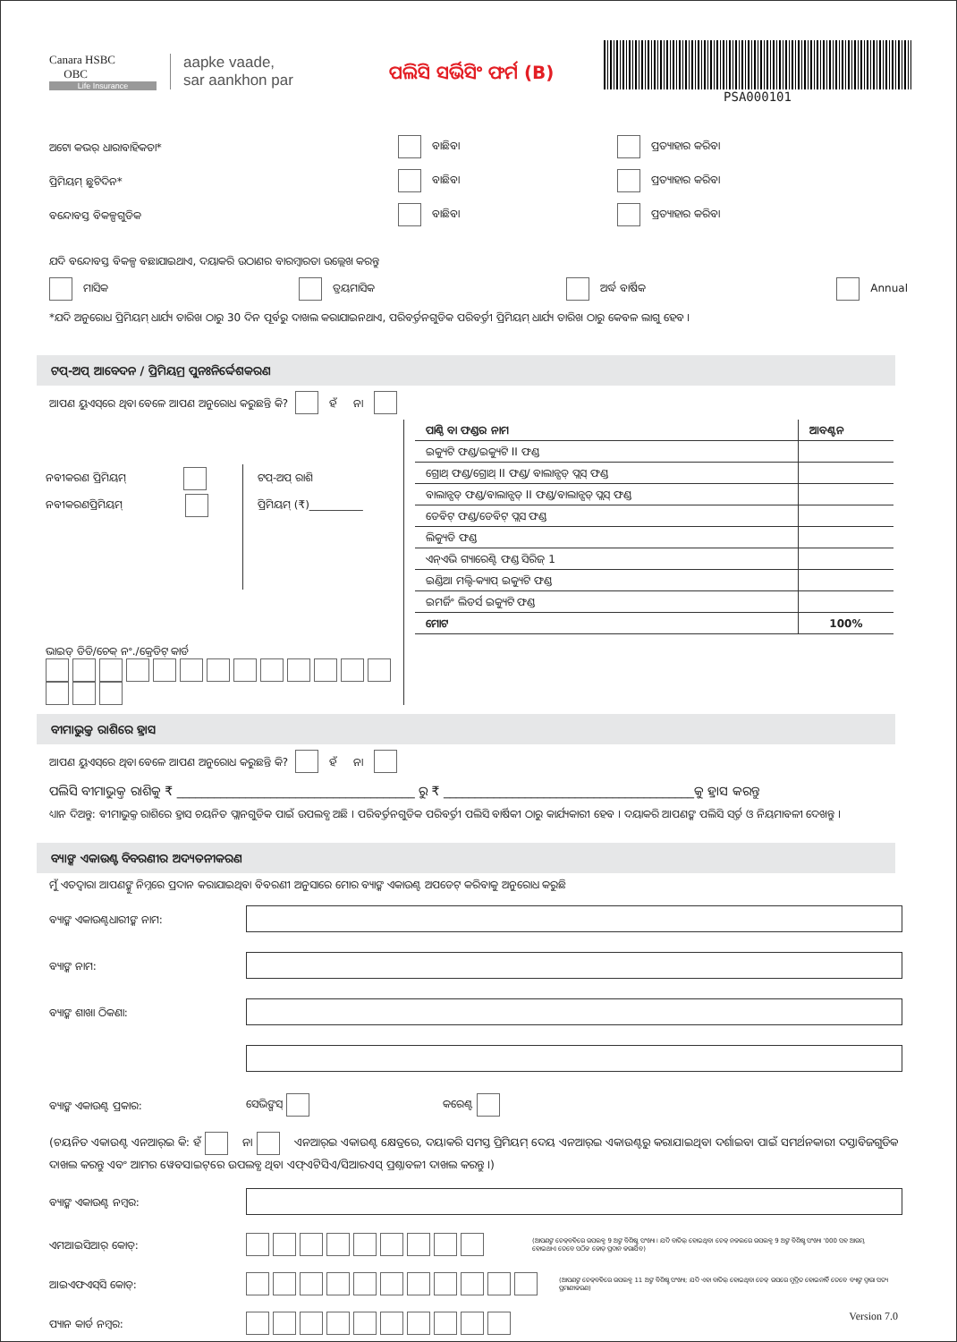Canara HSBC
OBC
Life Insurance
aapke vaade,
sar aankhon par
ପଲିସି ସର୍ଭିସିଂ ଫର୍ମ (B)
PSA000101
ଅଟୋ କଭର୍ ଧାରାବାହିକତା* ବାଛିବା ପ୍ରତ୍ୟାହାର କରିବା
ପ୍ରିମିୟମ୍ ଛୁଟିଦିନ* ବାଛିବା ପ୍ରତ୍ୟାହାର କରିବା
ବନ୍ଦୋବସ୍ତ ବିକଳ୍ପଗୁଡିକ ବାଛିବା ପ୍ରତ୍ୟାହାର କରିବା
ଯଦି ବନ୍ଦୋବସ୍ତ ବିକଳ୍ପ ବଛାଯାଇଥାଏ, ଦୟାକରି ଉଠାଣର ବାରମ୍ବାରତା ଉଲ୍ଲେଖ କରନ୍ତୁ
ମାସିକ ତ୍ରୟମାସିକ ଅର୍ଦ୍ଧ ବାର୍ଷିକ Annual
*ଯଦି ଅନୁରୋଧ ପ୍ରିମିୟମ୍ ଧାର୍ଯ୍ୟ ତାରିଖ ଠାରୁ 30 ଦିନ ପୂର୍ବରୁ ଦାଖଲ କରାଯାଇନଥାଏ, ପରିବର୍ତ୍ତନଗୁଡିକ ପରିବର୍ତ୍ତୀ ପ୍ରିମିୟମ୍ ଧାର୍ଯ୍ୟ ତାରିଖ ଠାରୁ କେବଳ ଲାଗୁ ହେବ ।
ଟପ୍-ଅପ୍ ଆବେଦନ / ପ୍ରିମିୟମ୍ର ପୁନଃନିର୍ଦ୍ଦେଶକରଣ
ଆପଣ ୟୁଏସ୍‌ରେ ଥିବା ବେଳେ ଆପଣ ଅନୁରୋଧ କରୁଛନ୍ତି କି? ହଁ ନା
ନବୀକରଣ ପ୍ରିମିୟମ୍
ନବୀକରଣପ୍ରିମିୟମ୍
ଟପ୍-ଅପ୍ ରାଶି
ପ୍ରିମିୟମ୍ (₹)__________
ଭାଇଡ୍ ଡିଡି/ଚେକ୍ ନଂ./କ୍ରେଡିଟ୍ କାର୍ଡ
| ପାଣ୍ଠି ବା ଫଣ୍ଡର ନାମ | ଆବଣ୍ଟନ |
| --- | --- |
| ଇକ୍ୟୁଟି ଫଣ୍ଡ/ଇକ୍ୟୁଟି II ଫଣ୍ଡ | |
| ଗ୍ରୋଥ୍ ଫଣ୍ଡ/ଗ୍ରୋଥ୍ II ଫଣ୍ଡ/ ବାଲାନ୍ସଡ୍ ପ୍ଲସ୍ ଫଣ୍ଡ | |
| ବାଲାନ୍ସଡ୍ ଫଣ୍ଡ/ବାଲାନ୍ସଡ୍ II ଫଣ୍ଡ/ବାଲାନ୍ସଡ୍ ପ୍ଲସ୍ ଫଣ୍ଡ | |
| ଡେବିଟ୍ ଫଣ୍ଡ/ଡେବିଟ୍ ପ୍ଲସ ଫଣ୍ଡ | |
| ଲିକ୍ୟୁଡି ଫଣ୍ଡ | |
| ଏନ୍ଏଭି ଗ୍ୟାରେଣ୍ଟି ଫଣ୍ଡ ସିରିଜ୍ 1 | |
| ଇଣ୍ଡିଆ ମଲ୍ଟି-କ୍ୟାପ୍ ଇକ୍ୟୁଟି ଫଣ୍ଡ | |
| ଇମର୍ଜିଂ ଲିଡର୍ସ ଇକ୍ୟୁଟି ଫଣ୍ଡ | |
| ମୋଟ | 100% |
ବୀମାଭୁକ୍ତ ରାଶିରେ ହ୍ରାସ
ଆପଣ ୟୁଏସ୍‌ରେ ଥିବା ବେଳେ ଆପଣ ଅନୁରୋଧ କରୁଛନ୍ତି କି? ହଁ ନା
ପଲିସି ବୀମାଭୁକ୍ତ ରାଶିକୁ ₹ ______________________________________ ରୁ ₹ ________________________________________କୁ ହ୍ରାସ କରନ୍ତୁ
ଧ୍ୟାନ ଦିଅନ୍ତୁ: ବୀମାଭୁକ୍ତ ରାଶିରେ ହ୍ରାସ ଚୟନିତ ପ୍ଲାନଗୁଡିକ ପାଇଁ ଉପଲବ୍ଧ ଅଛି । ପରିବର୍ତ୍ତନଗୁଡିକ ପରିବର୍ତ୍ତୀ ପଲିସି ବାର୍ଷିକୀ ଠାରୁ କାର୍ଯ୍ୟକାରୀ ହେବ । ଦୟାକରି ଆପଣଙ୍କ ପଲିସି ସର୍ତ୍ତ ଓ ନିୟମାବଳୀ ଦେଖନ୍ତୁ ।
ବ୍ୟାଙ୍କ ଏକାଉଣ୍ଟ ବିବରଣୀର ଅଦ୍ୟତନୀକରଣ
ମୁଁ ଏତଦ୍ୱାରା ଆପଣଙ୍କୁ ନିମ୍ନରେ ପ୍ରଦାନ କରାଯାଇଥିବା ବିବରଣୀ ଅନୁସାରେ ମୋର ବ୍ୟାଙ୍କ ଏକାଉଣ୍ଟ ଅପଡେଟ୍ କରିବାକୁ ଅନୁରୋଧ କରୁଛି
ବ୍ୟାଙ୍କ ଏକାଉଣ୍ଟଧାରୀଙ୍କ ନାମ:
ବ୍ୟାଙ୍କ ନାମ:
ବ୍ୟାଙ୍କ ଶାଖା ଠିକଣା:
ବ୍ୟାଙ୍କ ଏକାଉଣ୍ଟ ପ୍ରକାର: ସେଭିଙ୍ଗସ୍ କରେଣ୍ଟ
(ଚୟନିତ ଏକାଉଣ୍ଟ ଏନଆର୍‌ଇ କି: ହଁ ନା ଏନଆର୍‌ଇ ଏକାଉଣ୍ଟ କ୍ଷେତ୍ରରେ, ଦୟାକରି ସମସ୍ତ ପ୍ରିମିୟମ୍ ଦେୟ ଏନଆର୍‌ଇ ଏକାଉଣ୍ଟରୁ କରାଯାଇଥିବା ଦର୍ଶାଇବା ପାଇଁ ସମର୍ଥନକାରୀ ଦସ୍ତାବିଜଗୁଡିକ ଦାଖଲ କରନ୍ତୁ ଏବଂ ଆମର ୱେବସାଇଟ୍‌ରେ ଉପଲବ୍ଧ ଥିବା ଏଫ୍ଏଟିସିଏ/ସିଆରଏସ୍ ପ୍ରଶ୍ନାବଳୀ ଦାଖଲ କରନ୍ତୁ ।)
ବ୍ୟାଙ୍କ ଏକାଉଣ୍ଟ ନମ୍ବର:
ଏମଆଇସିଆର୍ କୋଡ୍: (ଆପଣଙ୍କ ଚେକ୍‌ବହିରେ ଉପଲବ୍ଧ 9 ଅଙ୍କ ବିଶିଷ୍ଟ ସଂଖ୍ୟା । ଯଦି ବାତିଲ୍ ହୋଇଥିବା ଚେକ୍ ନକଲରେ ଉପଲବ୍ଧ 9 ଅଙ୍କ ବିଶିଷ୍ଟ ସଂଖ୍ୟା '000 ସହ ଆରମ୍ଭ ହୋଇଥାଏ ତେବେ ସଠିକ କୋଡ୍ ପ୍ରଦାନ କରାଯିବ)
ଆଇଏଫଏସ୍‌ସି କୋଡ୍: (ଆପଣଙ୍କ ଚେକ୍‌ବହିରେ ଉପଲବ୍ଧ 11 ଅଙ୍କ ବିଶିଷ୍ଟ ସଂଖ୍ୟା; ଯଦି ଏହା ବାତିଲ୍ ହୋଇଥିବା ଚେକ୍ ଉପରେ ମୁଦ୍ରିତ ହୋଇନାହିଁ ତେବେ ବ୍ୟାଙ୍କ ଦ୍ୱାରା ସତ୍ୟ ପ୍ରମାଣୀକରଣ)
ପ୍ୟାନ କାର୍ଡ ନମ୍ବର:
Version 7.0